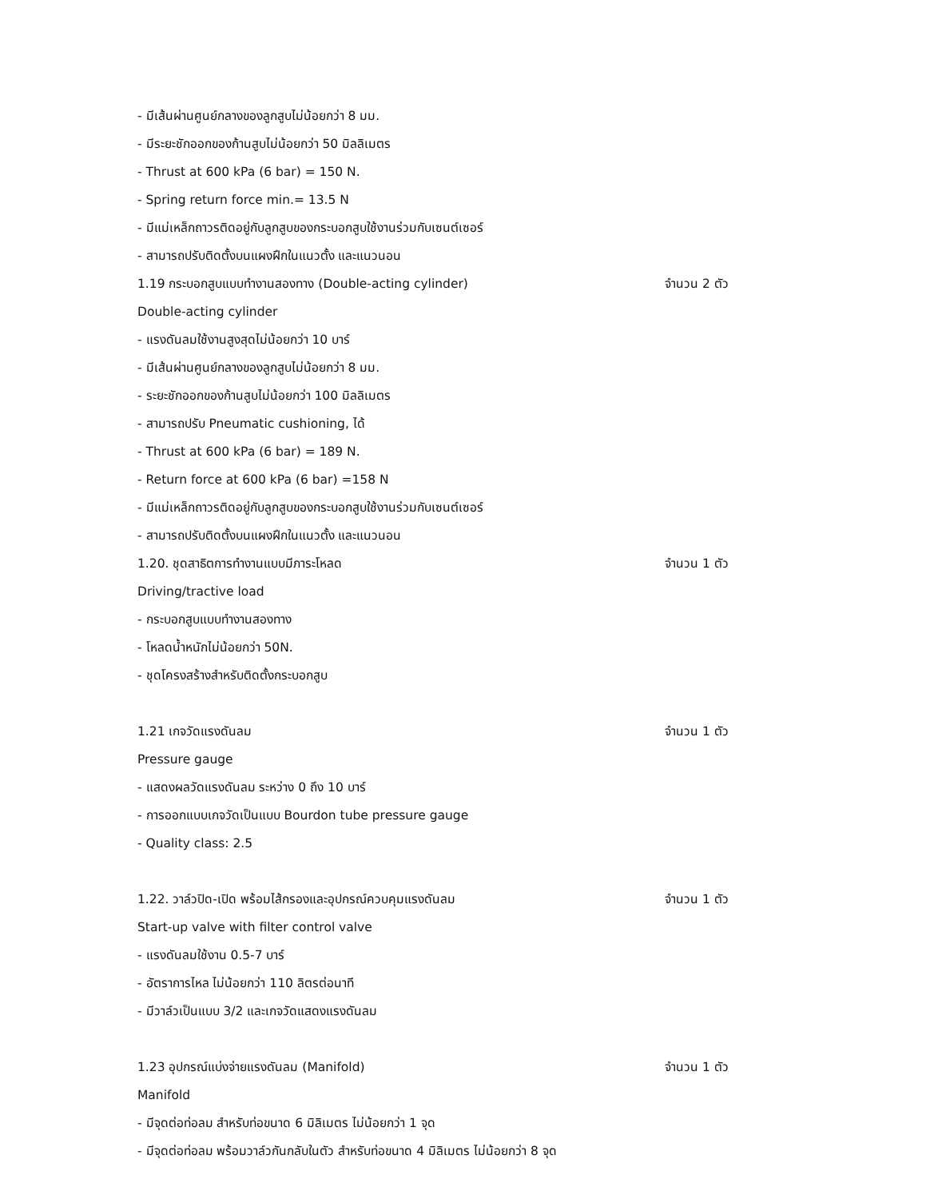- มีเส้นผ่านศูนย์กลางของลูกสูบไม่น้อยกว่า 8 มม.
- มีระยะชักออกของก้านสูบไม่น้อยกว่า 50 มิลลิเมตร
- Thrust at 600 kPa (6 bar) = 150 N.
- Spring return force min.= 13.5 N
- มีแม่เหล็กถาวรติดอยู่กับลูกสูบของกระบอกสูบใช้งานร่วมกับเซนต์เซอร์
- สามารถปรับติดตั้งบนแผงฝึกในแนวตั้ง และแนวนอน
1.19 กระบอกสูบแบบทำงานสองทาง (Double-acting cylinder) จำนวน 2 ตัว
Double-acting cylinder
- แรงดันลมใช้งานสูงสุดไม่น้อยกว่า 10 บาร์
- มีเส้นผ่านศูนย์กลางของลูกสูบไม่น้อยกว่า 8 มม.
- ระยะชักออกของก้านสูบไม่น้อยกว่า 100 มิลลิเมตร
- สามารถปรับ Pneumatic cushioning, ได้
- Thrust at 600 kPa (6 bar) = 189 N.
- Return force at 600 kPa (6 bar) =158 N
- มีแม่เหล็กถาวรติดอยู่กับลูกสูบของกระบอกสูบใช้งานร่วมกับเซนต์เซอร์
- สามารถปรับติดตั้งบนแผงฝึกในแนวตั้ง และแนวนอน
1.20. ชุดสาธิตการทำงานแบบมีภาระโหลด จำนวน 1 ตัว
Driving/tractive load
- กระบอกสูบแบบทำงานสองทาง
- โหลดน้ำหนักไม่น้อยกว่า 50N.
- ชุดโครงสร้างสำหรับติดตั้งกระบอกสูบ
1.21 เกจวัดแรงดันลม จำนวน 1 ตัว
Pressure gauge
- แสดงผลวัดแรงดันลม ระหว่าง 0 ถึง 10 บาร์
- การออกแบบเกจวัดเป็นแบบ Bourdon tube pressure gauge
- Quality class: 2.5
1.22. วาล์วปิด-เปิด พร้อมไส้กรองและอุปกรณ์ควบคุมแรงดันลม จำนวน 1 ตัว
Start-up valve with filter control valve
- แรงดันลมใช้งาน 0.5-7 บาร์
- อัตราการไหล ไม่น้อยกว่า 110 ลิตรต่อนาที
- มีวาล์วเป็นแบบ 3/2 และเกจวัดแสดงแรงดันลม
1.23 อุปกรณ์แบ่งจ่ายแรงดันลม (Manifold) จำนวน 1 ตัว
Manifold
- มีจุดต่อท่อลม สำหรับท่อขนาด 6 มิลิเมตร ไม่น้อยกว่า 1 จุด
- มีจุดต่อท่อลม พร้อมวาล์วกันกลับในตัว สำหรับท่อขนาด 4 มิลิเมตร ไม่น้อยกว่า 8 จุด